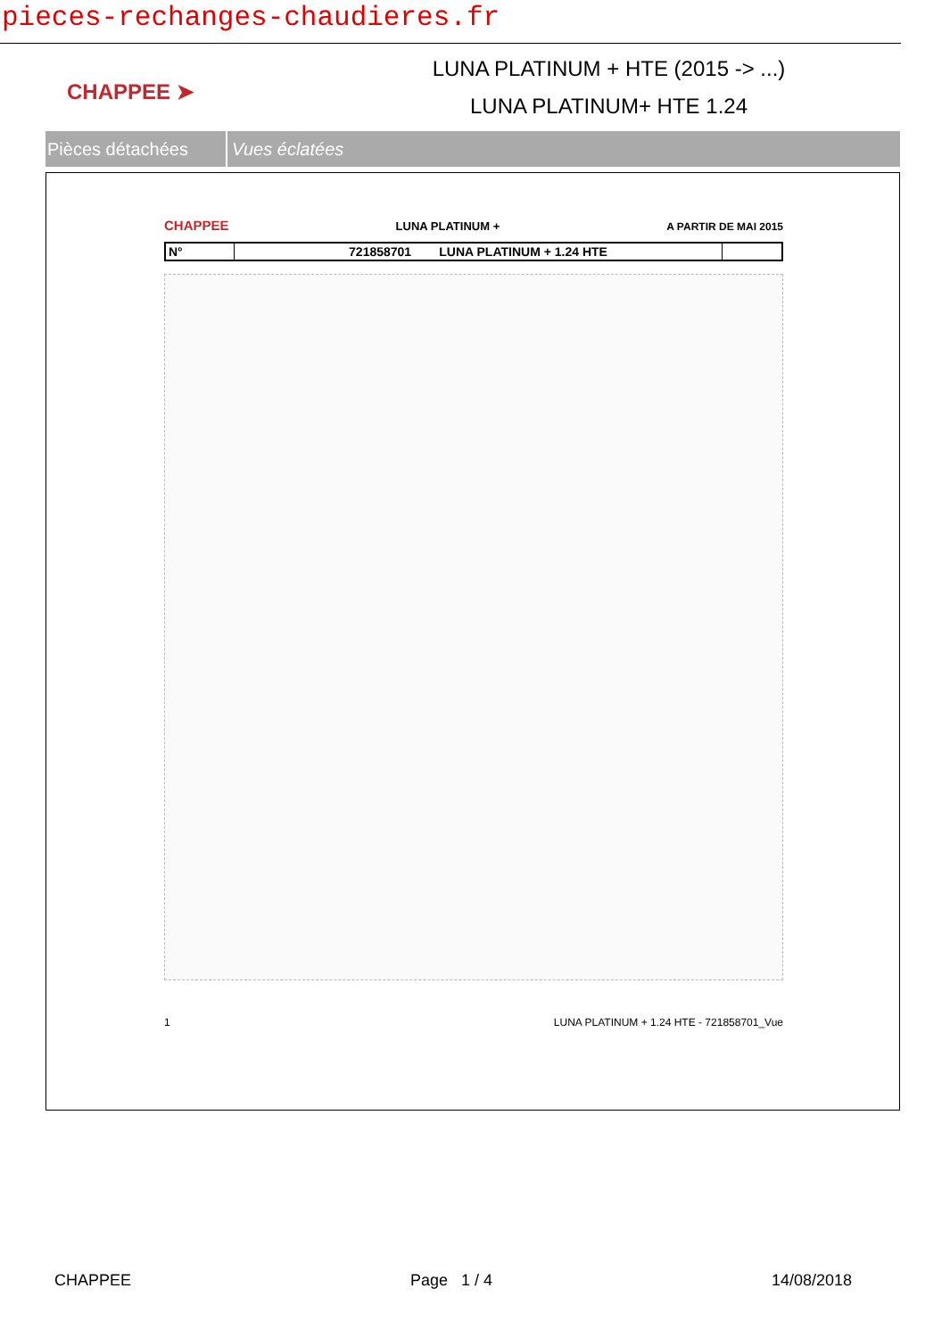pieces-rechanges-chaudieres.fr
CHAPPEE ➤
LUNA PLATINUM + HTE (2015 -> ...)
LUNA PLATINUM+ HTE 1.24
Pièces détachées Vues éclatées
CHAPPEE LUNA PLATINUM + A PARTIR DE MAI 2015
| N° | 721858701 LUNA PLATINUM + 1.24 HTE | |
1 LUNA PLATINUM + 1.24 HTE - 721858701_Vue
CHAPPEE Page 1 / 4 14/08/2018